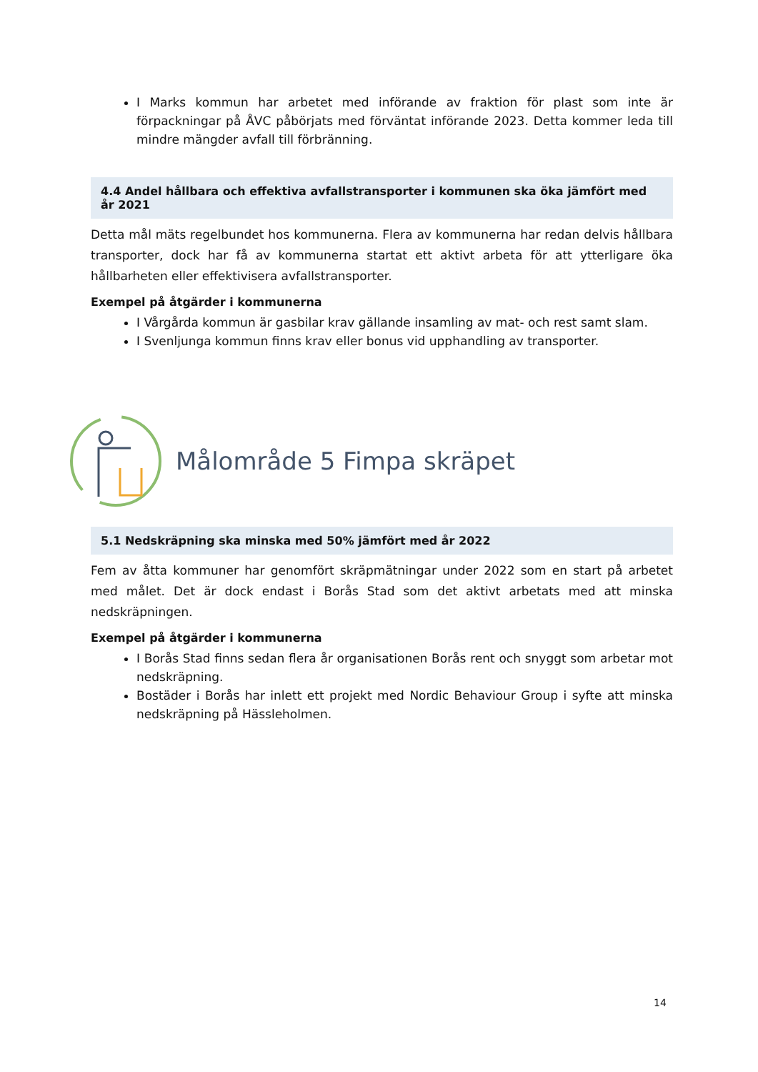I Marks kommun har arbetet med införande av fraktion för plast som inte är förpackningar på ÅVC påbörjats med förväntat införande 2023. Detta kommer leda till mindre mängder avfall till förbränning.
4.4 Andel hållbara och effektiva avfallstransporter i kommunen ska öka jämfört med år 2021
Detta mål mäts regelbundet hos kommunerna. Flera av kommunerna har redan delvis hållbara transporter, dock har få av kommunerna startat ett aktivt arbeta för att ytterligare öka hållbarheten eller effektivisera avfallstransporter.
Exempel på åtgärder i kommunerna
I Vårgårda kommun är gasbilar krav gällande insamling av mat- och rest samt slam.
I Svenljunga kommun finns krav eller bonus vid upphandling av transporter.
Målområde 5 Fimpa skräpet
5.1 Nedskräpning ska minska med 50% jämfört med år 2022
Fem av åtta kommuner har genomfört skräpmätningar under 2022 som en start på arbetet med målet. Det är dock endast i Borås Stad som det aktivt arbetats med att minska nedskräpningen.
Exempel på åtgärder i kommunerna
I Borås Stad finns sedan flera år organisationen Borås rent och snyggt som arbetar mot nedskräpning.
Bostäder i Borås har inlett ett projekt med Nordic Behaviour Group i syfte att minska nedskräpning på Hässleholmen.
14